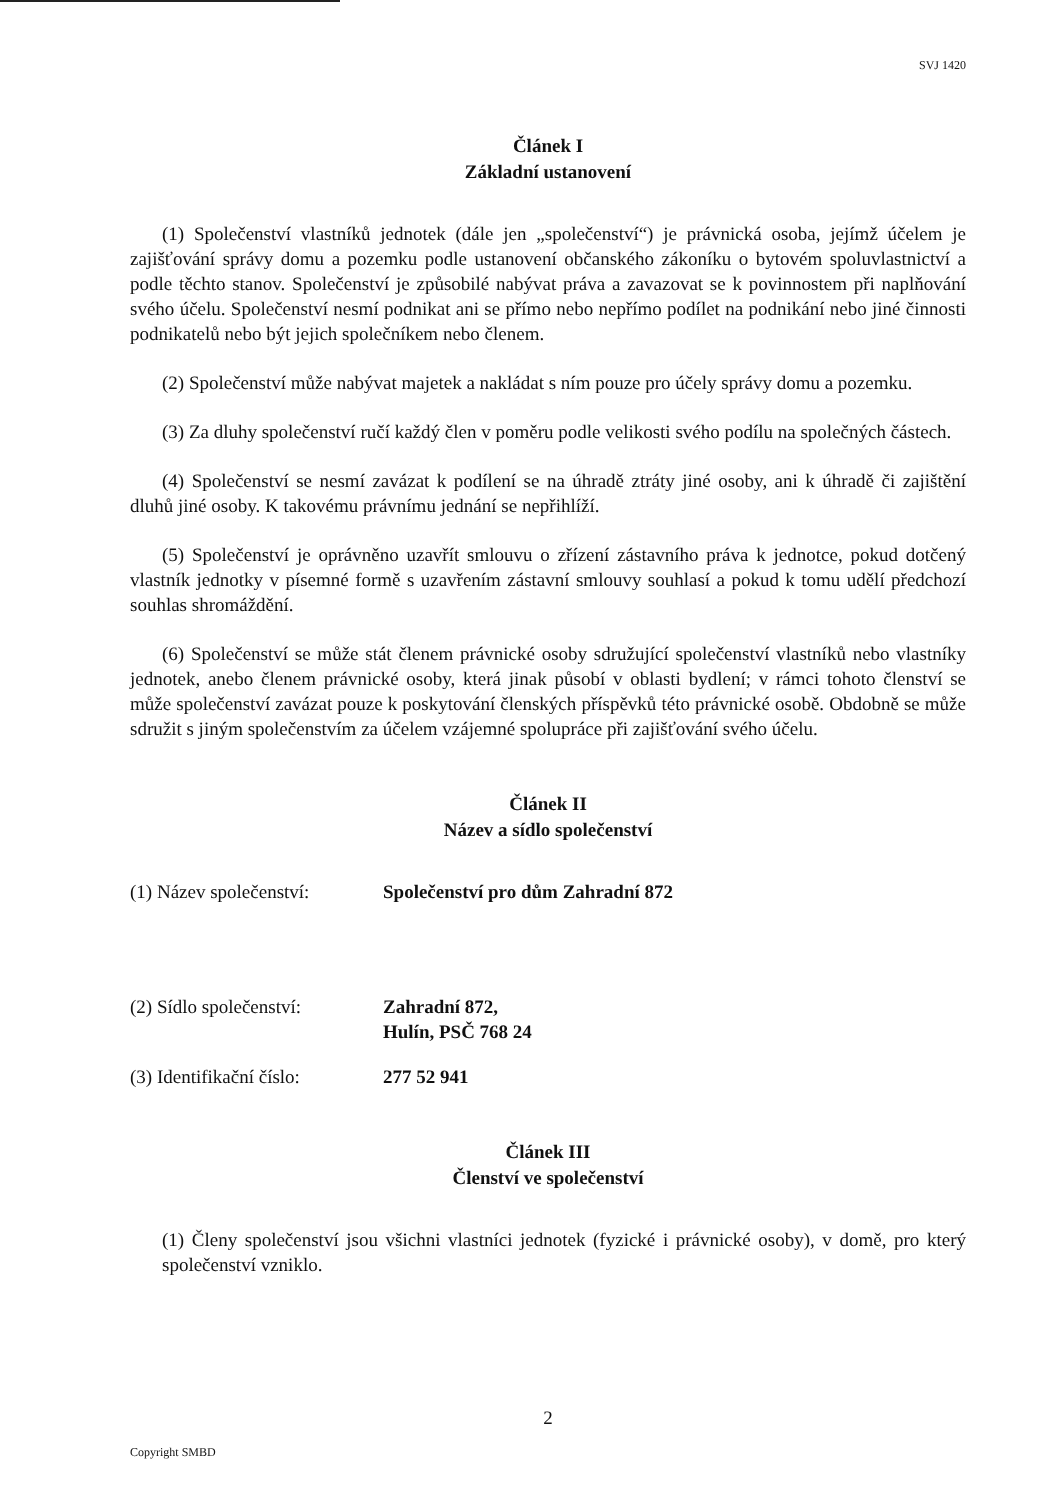SVJ 1420
Článek I
Základní ustanovení
(1) Společenství vlastníků jednotek (dále jen „společenství“) je právnická osoba, jejímž účelem je zajišťování správy domu a pozemku podle ustanovení občanského zákoníku o bytovém spoluvlastnictví a podle těchto stanov. Společenství je způsobilé nabývat práva a zavazovat se k povinnostem při naplňování svého účelu. Společenství nesmí podnikat ani se přímo nebo nepřímo podílet na podnikání nebo jiné činnosti podnikatelů nebo být jejich společníkem nebo členem.
(2) Společenství může nabývat majetek a nakládat s ním pouze pro účely správy domu a pozemku.
(3) Za dluhy společenství ručí každý člen v poměru podle velikosti svého podílu na společných částech.
(4) Společenství se nesmí zavázat k podílení se na úhradě ztráty jiné osoby, ani k úhradě či zajištění dluhů jiné osoby. K takovému právnímu jednání se nepřihlíží.
(5) Společenství je oprávněno uzavřít smlouvu o zřízení zástavního práva k jednotce, pokud dotčený vlastník jednotky v písemné formě s uzavřením zástavní smlouvy souhlasí a pokud k tomu udělí předchozí souhlas shromáždění.
(6) Společenství se může stát členem právnické osoby sdružující společenství vlastníků nebo vlastníky jednotek, anebo členem právnické osoby, která jinak působí v oblasti bydlení; v rámci tohoto členství se může společenství zavázat pouze k poskytování členských příspěvků této právnické osobě. Obdobně se může sdružit s jiným společenstvím za účelem vzájemné spolupráce při zajišťování svého účelu.
Článek II
Název a sídlo společenství
(1) Název společenství:
Společenství pro dům Zahradní 872
(2) Sídlo společenství:
Zahradní 872,
Hulín, PSČ 768 24
(3) Identifikační číslo:
277 52 941
Článek III
Členství ve společenství
(1) Členy společenství jsou všichni vlastníci jednotek (fyzické i právnické osoby), v domě, pro který společenství vzniklo.
2
Copyright SMBD